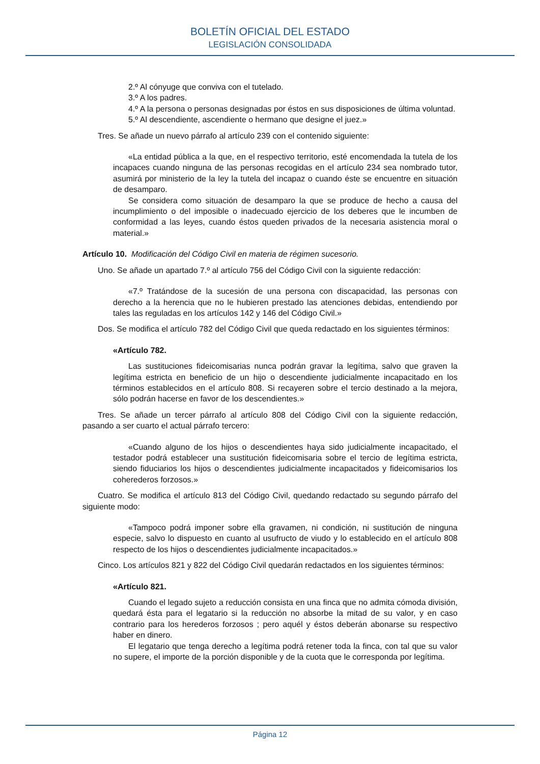BOLETÍN OFICIAL DEL ESTADO
LEGISLACIÓN CONSOLIDADA
2.º Al cónyuge que conviva con el tutelado.
3.º A los padres.
4.º A la persona o personas designadas por éstos en sus disposiciones de última voluntad.
5.º Al descendiente, ascendiente o hermano que designe el juez.»
Tres. Se añade un nuevo párrafo al artículo 239 con el contenido siguiente:
«La entidad pública a la que, en el respectivo territorio, esté encomendada la tutela de los incapaces cuando ninguna de las personas recogidas en el artículo 234 sea nombrado tutor, asumirá por ministerio de la ley la tutela del incapaz o cuando éste se encuentre en situación de desamparo.
Se considera como situación de desamparo la que se produce de hecho a causa del incumplimiento o del imposible o inadecuado ejercicio de los deberes que le incumben de conformidad a las leyes, cuando éstos queden privados de la necesaria asistencia moral o material.»
Artículo 10. Modificación del Código Civil en materia de régimen sucesorio.
Uno. Se añade un apartado 7.º al artículo 756 del Código Civil con la siguiente redacción:
«7.º Tratándose de la sucesión de una persona con discapacidad, las personas con derecho a la herencia que no le hubieren prestado las atenciones debidas, entendiendo por tales las reguladas en los artículos 142 y 146 del Código Civil.»
Dos. Se modifica el artículo 782 del Código Civil que queda redactado en los siguientes términos:
«Artículo 782.
Las sustituciones fideicomisarias nunca podrán gravar la legítima, salvo que graven la legítima estricta en beneficio de un hijo o descendiente judicialmente incapacitado en los términos establecidos en el artículo 808. Si recayeren sobre el tercio destinado a la mejora, sólo podrán hacerse en favor de los descendientes.»
Tres. Se añade un tercer párrafo al artículo 808 del Código Civil con la siguiente redacción, pasando a ser cuarto el actual párrafo tercero:
«Cuando alguno de los hijos o descendientes haya sido judicialmente incapacitado, el testador podrá establecer una sustitución fideicomisaria sobre el tercio de legítima estricta, siendo fiduciarios los hijos o descendientes judicialmente incapacitados y fideicomisarios los coherederos forzosos.»
Cuatro. Se modifica el artículo 813 del Código Civil, quedando redactado su segundo párrafo del siguiente modo:
«Tampoco podrá imponer sobre ella gravamen, ni condición, ni sustitución de ninguna especie, salvo lo dispuesto en cuanto al usufructo de viudo y lo establecido en el artículo 808 respecto de los hijos o descendientes judicialmente incapacitados.»
Cinco. Los artículos 821 y 822 del Código Civil quedarán redactados en los siguientes términos:
«Artículo 821.
Cuando el legado sujeto a reducción consista en una finca que no admita cómoda división, quedará ésta para el legatario si la reducción no absorbe la mitad de su valor, y en caso contrario para los herederos forzosos ; pero aquél y éstos deberán abonarse su respectivo haber en dinero.
El legatario que tenga derecho a legítima podrá retener toda la finca, con tal que su valor no supere, el importe de la porción disponible y de la cuota que le corresponda por legítima.
Página 12